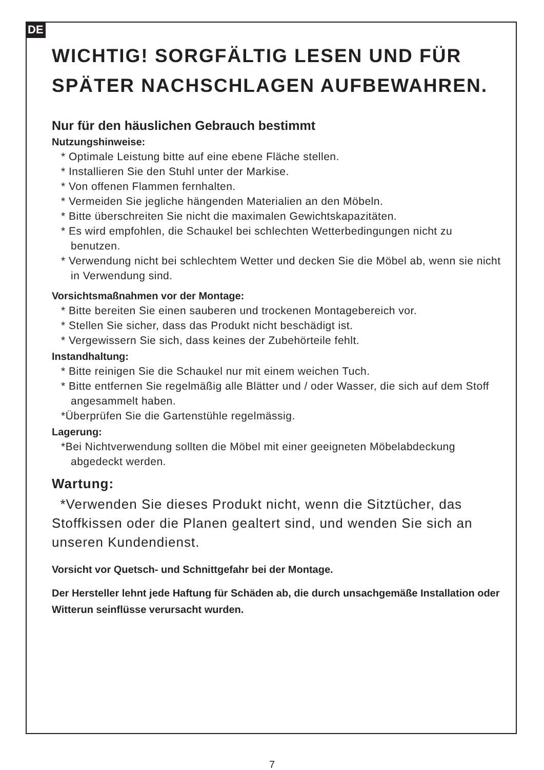DE
WICHTIG! SORGFÄLTIG LESEN UND FÜR SPÄTER NACHSCHLAGEN AUFBEWAHREN.
Nur für den häuslichen Gebrauch bestimmt
Nutzungshinweise:
* Optimale Leistung bitte auf eine ebene Fläche stellen.
* Installieren Sie den Stuhl unter der Markise.
* Von offenen Flammen fernhalten.
* Vermeiden Sie jegliche hängenden Materialien an den Möbeln.
* Bitte überschreiten Sie nicht die maximalen Gewichtskapazitäten.
* Es wird empfohlen, die Schaukel bei schlechten Wetterbedingungen nicht zu benutzen.
* Verwendung nicht bei schlechtem Wetter und decken Sie die Möbel ab, wenn sie nicht in Verwendung sind.
Vorsichtsmaßnahmen vor der Montage:
* Bitte bereiten Sie einen sauberen und trockenen Montagebereich vor.
* Stellen Sie sicher, dass das Produkt nicht beschädigt ist.
* Vergewissern Sie sich, dass keines der Zubehörteile fehlt.
Instandhaltung:
* Bitte reinigen Sie die Schaukel nur mit einem weichen Tuch.
* Bitte entfernen Sie regelmäßig alle Blätter und / oder Wasser, die sich auf dem Stoff angesammelt haben.
*Überprüfen Sie die Gartenstühle regelmässig.
Lagerung:
*Bei Nichtverwendung sollten die Möbel mit einer geeigneten Möbelabdeckung abgedeckt werden.
Wartung:
*Verwenden Sie dieses Produkt nicht, wenn die Sitztücher, das Stoffkissen oder die Planen gealtert sind, und wenden Sie sich an unseren Kundendienst.
Vorsicht vor Quetsch- und Schnittgefahr bei der Montage.
Der Hersteller lehnt jede Haftung für Schäden ab, die durch unsachgemäße Installation oder Witterun seinflüsse verursacht wurden.
7